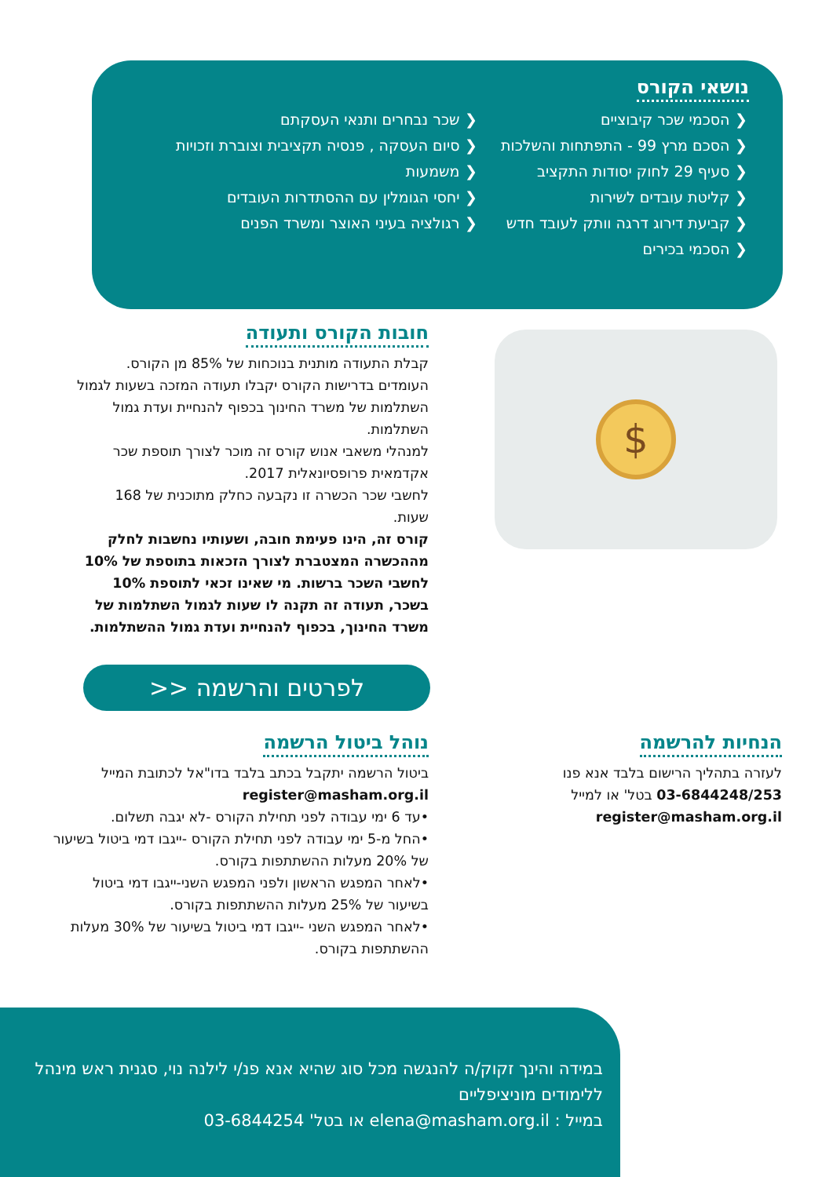נושאי הקורס
הסכמי שכר קיבוציים
הסכם מרץ 99 - התפתחות והשלכות
סעיף 29 לחוק יסודות התקציב
קליטת עובדים לשירות
קביעת דירוג דרגה וותק לעובד חדש
הסכמי בכירים
שכר נבחרים ותנאי העסקתם
סיום העסקה , פנסיה תקציבית וצוברת וזכויות
משמעות
יחסי הגומלין עם ההסתדרות העובדים
רגולציה בעיני האוצר ומשרד הפנים
$
חובות הקורס ותעודה
קבלת התעודה מותנית בנוכחות של 85% מן הקורס.
העומדים בדרישות הקורס יקבלו תעודה המזכה בשעות לגמול השתלמות של משרד החינוך בכפוף להנחיית ועדת גמול השתלמות.
למנהלי משאבי אנוש קורס זה מוכר לצורך תוספת שכר אקדמאית פרופסיונאלית 2017.
לחשבי שכר הכשרה זו נקבעה כחלק מתוכנית של 168 שעות.
קורס זה, הינו פעימת חובה, ושעותיו נחשבות לחלק מההכשרה המצטברת לצורך הזכאות בתוספת של 10% לחשבי השכר ברשות. מי שאינו זכאי לתוספת 10% בשכר, תעודה זה תקנה לו שעות לגמול השתלמות של משרד החינוך, בכפוף להנחיית ועדת גמול ההשתלמות.
לפרטים והרשמה <<
נוהל ביטול הרשמה
ביטול הרשמה יתקבל בכתב בלבד בדו"אל לכתובת המייל register@masham.org.il
•עד 6 ימי עבודה לפני תחילת הקורס -לא יגבה תשלום.
•החל מ-5 ימי עבודה לפני תחילת הקורס -ייגבו דמי ביטול בשיעור של 20% מעלות ההשתתפות בקורס.
•לאחר המפגש הראשון ולפני המפגש השני-ייגבו דמי ביטול בשיעור של 25% מעלות ההשתתפות בקורס.
•לאחר המפגש השני -ייגבו דמי ביטול בשיעור של 30% מעלות ההשתתפות בקורס.
הנחיות להרשמה
לעזרה בתהליך הרישום בלבד אנא פנו
03-6844248/253 בטל' או למייל
register@masham.org.il
במידה והינך זקוק/ה להנגשה מכל סוג שהיא אנא פנ/י לילנה נוי, סגנית ראש מינהל ללימודים מוניציפליים
במייל : elena@masham.org.il או בטל' 03-6844254